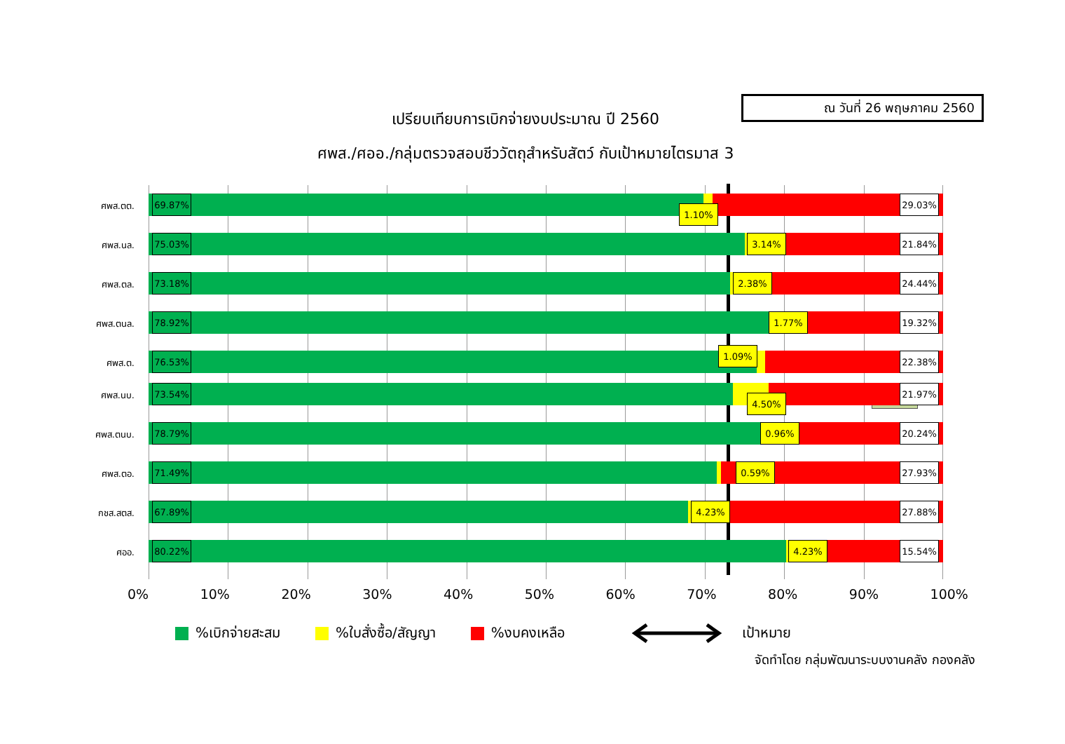ณ วันที่ 26 พฤษภาคม 2560
เปรียบเทียบการเบิกจ่ายงบประมาณ ปี 2560
ศพส./ศออ./กลุ่มตรวจสอบชีววัตถุสำหรับสัตว์ กับเป้าหมายไตรมาส 3
ศพส.ตต.
69.87% 1.10% 29.03%
ศพส.นล.
75.03% 3.14% 21.84%
ศพส.ตล.
73.18% 2.38% 24.44%
ศพส.ตนล.
78.92% 1.77% 19.32%
ศพส.ต.
76.53% 1.09% 22.38%
73%
ศพส.นบ.
73.54% 4.50% 21.97%
ศพส.ตนบ.
78.79% 0.96% 20.24%
ศพส.ตอ.
71.49% 0.59% 27.93%
กชส.สตส.
67.89% 4.23% 27.88%
ศออ.
80.22% 4.23% 15.54%
0% 10% 20% 30% 40% 50% 60% 70% 80% 90% 100%
%เบิกจ่ายสะสม %ใบสั่งซื้อ/สัญญา %งบคงเหลือ เป้าหมาย
จัดทำโดย กลุ่มพัฒนาระบบงานคลัง กองคลัง